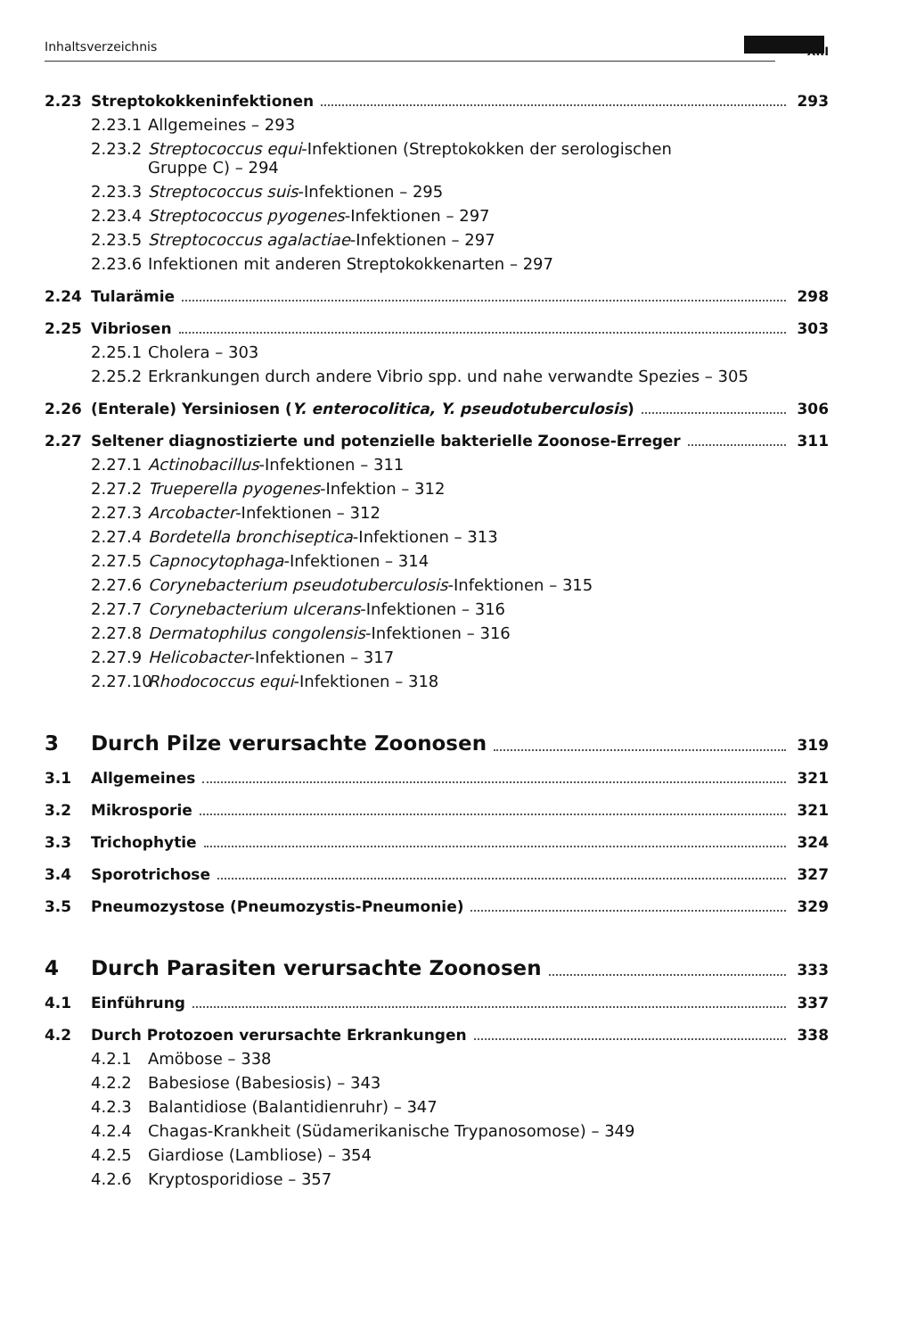Inhaltsverzeichnis
XIII
2.23 Streptokokkeninfektionen 293
2.23.1 Allgemeines – 293
2.23.2 Streptococcus equi-Infektionen (Streptokokken der serologischen
Gruppe C) – 294
2.23.3 Streptococcus suis-Infektionen – 295
2.23.4 Streptococcus pyogenes-Infektionen – 297
2.23.5 Streptococcus agalactiae-Infektionen – 297
2.23.6 Infektionen mit anderen Streptokokkenarten – 297
2.24 Tularämie 298
2.25 Vibriosen 303
2.25.1 Cholera – 303
2.25.2 Erkrankungen durch andere Vibrio spp. und nahe verwandte Spezies – 305
2.26 (Enterale) Yersiniosen (Y. enterocolitica, Y. pseudotuberculosis) 306
2.27 Seltener diagnostizierte und potenzielle bakterielle Zoonose-Erreger 311
2.27.1 Actinobacillus-Infektionen – 311
2.27.2 Trueperella pyogenes-Infektion – 312
2.27.3 Arcobacter-Infektionen – 312
2.27.4 Bordetella bronchiseptica-Infektionen – 313
2.27.5 Capnocytophaga-Infektionen – 314
2.27.6 Corynebacterium pseudotuberculosis-Infektionen – 315
2.27.7 Corynebacterium ulcerans-Infektionen – 316
2.27.8 Dermatophilus congolensis-Infektionen – 316
2.27.9 Helicobacter-Infektionen – 317
2.27.10 Rhodococcus equi-Infektionen – 318
3 Durch Pilze verursachte Zoonosen 319
3.1 Allgemeines 321
3.2 Mikrosporie 321
3.3 Trichophytie 324
3.4 Sporotrichose 327
3.5 Pneumozystose (Pneumozystis-Pneumonie) 329
4 Durch Parasiten verursachte Zoonosen 333
4.1 Einführung 337
4.2 Durch Protozoen verursachte Erkrankungen 338
4.2.1 Amöbose – 338
4.2.2 Babesiose (Babesiosis) – 343
4.2.3 Balantidiose (Balantidienruhr) – 347
4.2.4 Chagas-Krankheit (Südamerikanische Trypanosomose) – 349
4.2.5 Giardiose (Lambliose) – 354
4.2.6 Kryptosporidiose – 357